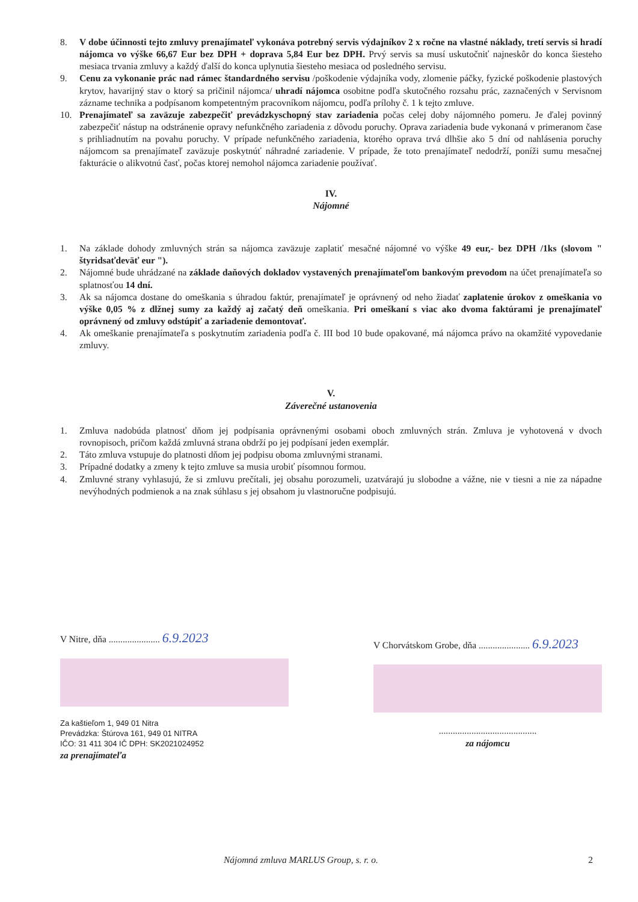8. V dobe účinnosti tejto zmluvy prenajímateľ vykonáva potrebný servis výdajníkov 2 x ročne na vlastné náklady, tretí servis si hradí nájomca vo výške 66,67 Eur bez DPH + doprava 5,84 Eur bez DPH. Prvý servis sa musí uskutočniť najneskôr do konca šiesteho mesiaca trvania zmluvy a každý ďalší do konca uplynutia šiesteho mesiaca od posledného servisu.
9. Cenu za vykonanie prác nad rámec štandardného servisu /poškodenie výdajníka vody, zlomenie páčky, fyzické poškodenie plastových krytov, havarijný stav o ktorý sa pričinil nájomca/ uhradí nájomca osobitne podľa skutočného rozsahu prác, zaznačených v Servisnom zázname technika a podpísanom kompetentným pracovníkom nájomcu, podľa prílohy č. 1 k tejto zmluve.
10. Prenajímateľ sa zaväzuje zabezpečiť prevádzkyschopný stav zariadenia počas celej doby nájomného pomeru. Je ďalej povinný zabezpečiť nástup na odstránenie opravy nefunkčného zariadenia z dôvodu poruchy. Oprava zariadenia bude vykonaná v primeranom čase s prihliadnutím na povahu poruchy. V prípade nefunkčného zariadenia, ktorého oprava trvá dlhšie ako 5 dní od nahlásenia poruchy nájomcom sa prenajímateľ zaväzuje poskytnúť náhradné zariadenie. V prípade, že toto prenajímateľ nedodrží, poníži sumu mesačnej fakturácie o alikvotnú časť, počas ktorej nemohol nájomca zariadenie používať.
IV.
Nájomné
1. Na základe dohody zmluvných strán sa nájomca zaväzuje zaplatiť mesačné nájomné vo výške 49 eur,- bez DPH /1ks (slovom " štyridsaťdeväť eur ").
2. Nájomné bude uhrádzané na základe daňových dokladov vystavených prenajímateľom bankovým prevodom na účet prenajímateľa so splatnosťou 14 dní.
3. Ak sa nájomca dostane do omeškania s úhradou faktúr, prenajímateľ je oprávnený od neho žiadať zaplatenie úrokov z omeškania vo výške 0,05 % z dlžnej sumy za každý aj začatý deň omeškania. Pri omeškaní s viac ako dvoma faktúrami je prenajímateľ oprávnený od zmluvy odstúpiť a zariadenie demontovať.
4. Ak omeškanie prenajímateľa s poskytnutím zariadenia podľa č. III bod 10 bude opakované, má nájomca právo na okamžité vypovedanie zmluvy.
V.
Záverečné ustanovenia
1. Zmluva nadobúda platnosť dňom jej podpísania oprávnenými osobami oboch zmluvných strán. Zmluva je vyhotovená v dvoch rovnopisoch, pričom každá zmluvná strana obdrží po jej podpísaní jeden exemplár.
2. Táto zmluva vstupuje do platnosti dňom jej podpisu oboma zmluvnými stranami.
3. Prípadné dodatky a zmeny k tejto zmluve sa musia urobiť písomnou formou.
4. Zmluvné strany vyhlasujú, že si zmluvu prečítali, jej obsahu porozumeli, uzatvárajú ju slobodne a vážne, nie v tiesni a nie za nápadne nevýhodných podmienok a na znak súhlasu s jej obsahom ju vlastnoručne podpisujú.
V Nitre, dňa ...................... 6.9.2023
Za kaštieľom 1, 949 01 Nitra
Prevádzka: Štúrova 161, 949 01 NITRA
IČO: 31 411 304 IČ DPH: SK2021024952
za prenajímateľa
V Chorvátskom Grobe, dňa ...................... 6.9.2023
..........................................
za nájomcu
Nájomná zmluva MARLUS Group, s. r. o.
2